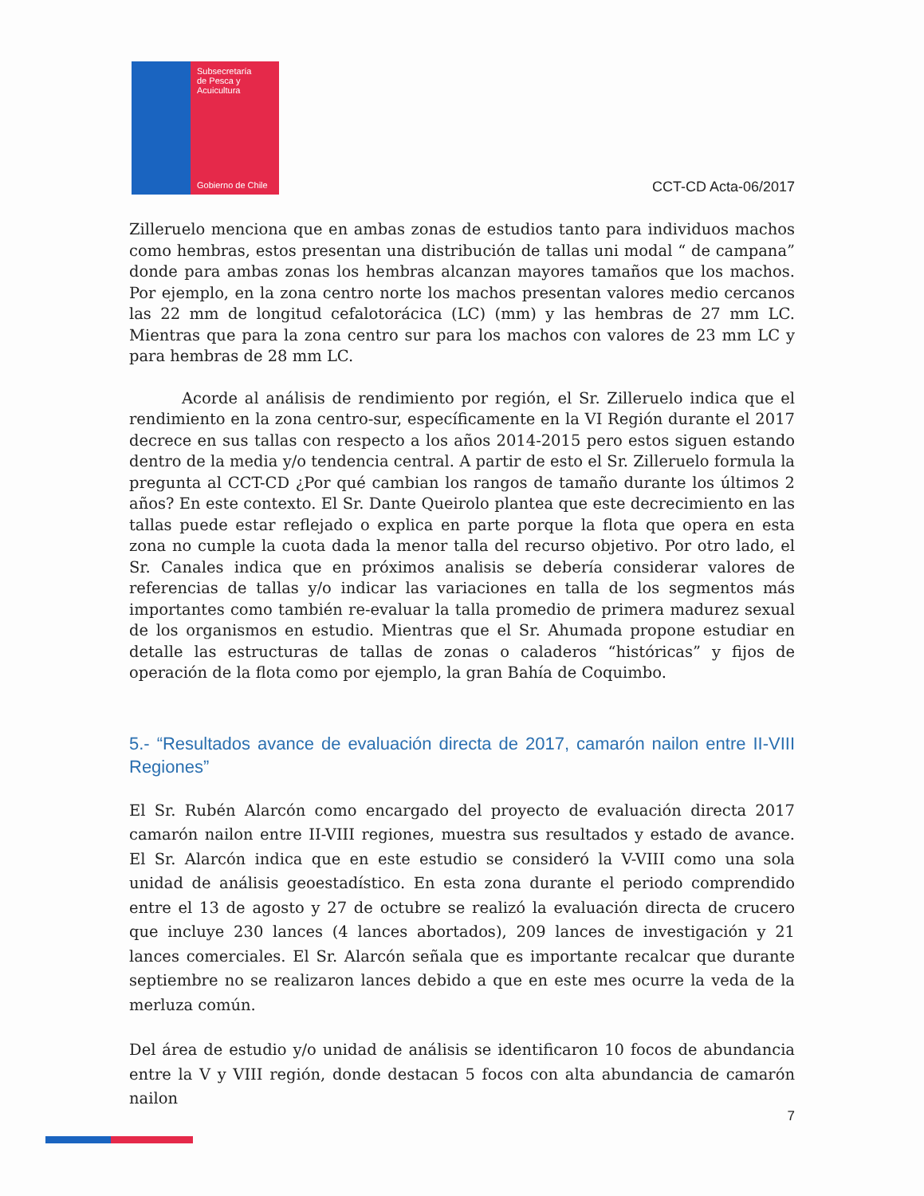Subsecretaría
de Pesca y
Acuicultura
Gobierno de Chile
CCT-CD Acta-06/2017
Zilleruelo menciona que en ambas zonas de estudios tanto para individuos machos como hembras, estos presentan una distribución de tallas uni modal “ de campana” donde para ambas zonas los hembras alcanzan mayores tamaños que los machos. Por ejemplo, en la zona centro norte los machos presentan valores medio cercanos las 22 mm de longitud cefalotorácica (LC) (mm) y las hembras de 27 mm LC. Mientras que para la zona centro sur para los machos con valores de 23 mm LC y para hembras de 28 mm LC.
Acorde al análisis de rendimiento por región, el Sr. Zilleruelo indica que el rendimiento en la zona centro-sur, específicamente en la VI Región durante el 2017 decrece en sus tallas con respecto a los años 2014-2015 pero estos siguen estando dentro de la media y/o tendencia central. A partir de esto el Sr. Zilleruelo formula la pregunta al CCT-CD ¿Por qué cambian los rangos de tamaño durante los últimos 2 años? En este contexto. El Sr. Dante Queirolo plantea que este decrecimiento en las tallas puede estar reflejado o explica en parte porque la flota que opera en esta zona no cumple la cuota dada la menor talla del recurso objetivo. Por otro lado, el Sr. Canales indica que en próximos analisis se debería considerar valores de referencias de tallas y/o indicar las variaciones en talla de los segmentos más importantes como también re-evaluar la talla promedio de primera madurez sexual de los organismos en estudio. Mientras que el Sr. Ahumada propone estudiar en detalle las estructuras de tallas de zonas o caladeros “históricas” y fijos de operación de la flota como por ejemplo, la gran Bahía de Coquimbo.
5.- “Resultados avance de evaluación directa de 2017, camarón nailon entre II-VIII Regiones”
El Sr. Rubén Alarcón como encargado del proyecto de evaluación directa 2017 camarón nailon entre II-VIII regiones, muestra sus resultados y estado de avance. El Sr. Alarcón indica que en este estudio se consideró la V-VIII como una sola unidad de análisis geoestadístico. En esta zona durante el periodo comprendido entre el 13 de agosto y 27 de octubre se realizó la evaluación directa de crucero que incluye 230 lances (4 lances abortados), 209 lances de investigación y 21 lances comerciales. El Sr. Alarcón señala que es importante recalcar que durante septiembre no se realizaron lances debido a que en este mes ocurre la veda de la merluza común.
Del área de estudio y/o unidad de análisis se identificaron 10 focos de abundancia entre la V y VIII región, donde destacan 5 focos con alta abundancia de camarón nailon
7